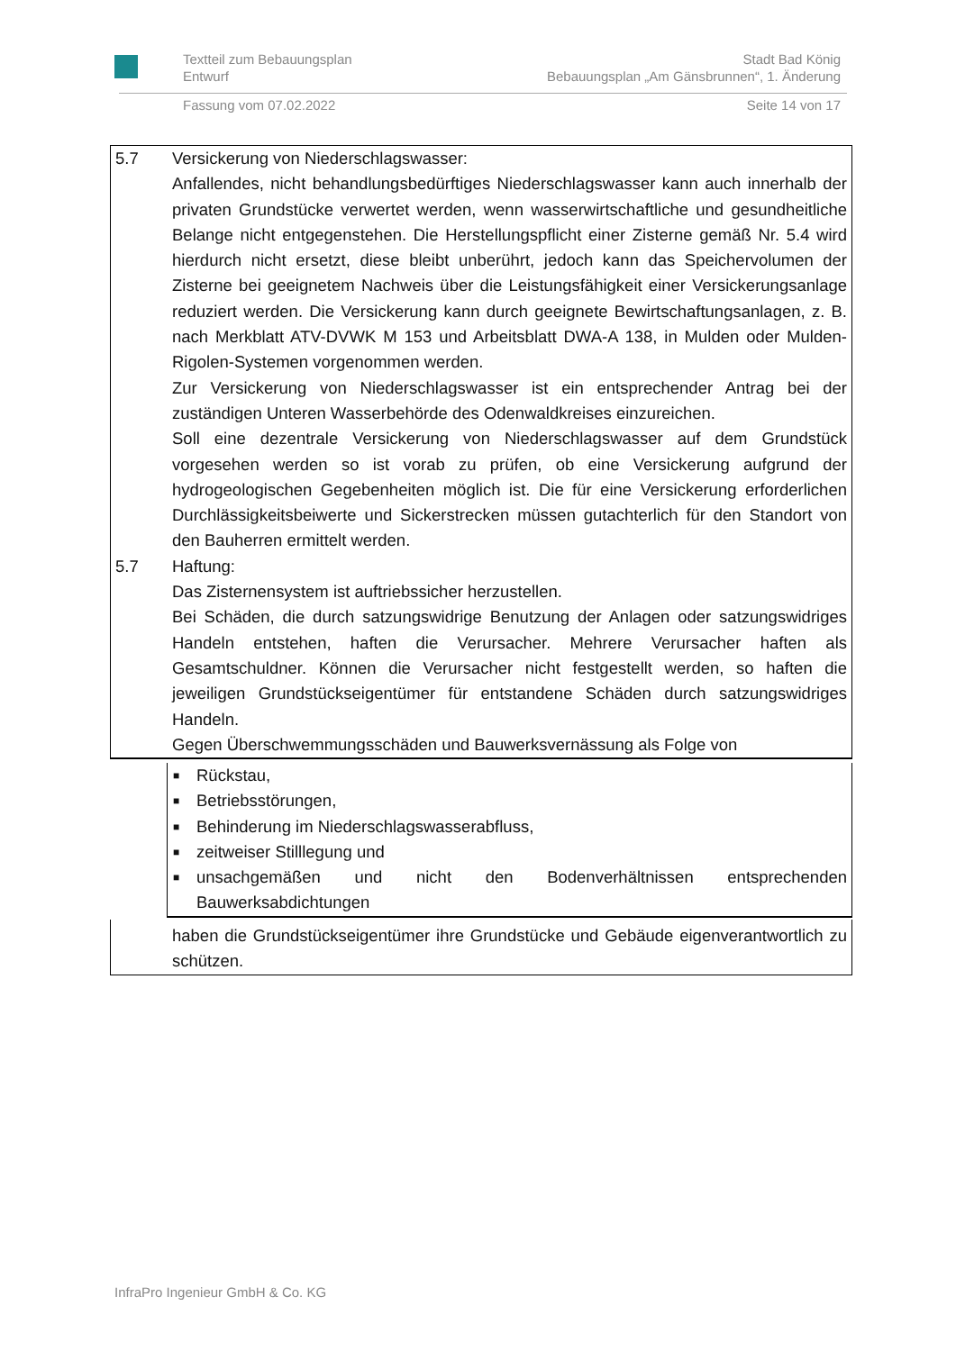Textteil zum Bebauungsplan
Entwurf
Stadt Bad König
Bebauungsplan „Am Gänsbrunnen“, 1. Änderung
Fassung vom 07.02.2022 Seite 14 von 17
5.7 Versickerung von Niederschlagswasser:
Anfallendes, nicht behandlungsbedürftiges Niederschlagswasser kann auch innerhalb der privaten Grundstücke verwertet werden, wenn wasserwirtschaftliche und gesundheitliche Belange nicht entgegenstehen. Die Herstellungspflicht einer Zisterne gemäß Nr. 5.4 wird hierdurch nicht ersetzt, diese bleibt unberührt, jedoch kann das Speichervolumen der Zisterne bei geeignetem Nachweis über die Leistungsfähigkeit einer Versickerungsanlage reduziert werden. Die Versickerung kann durch geeignete Bewirtschaftungsanlagen, z. B. nach Merkblatt ATV-DVWK M 153 und Arbeitsblatt DWA-A 138, in Mulden oder Mulden-Rigolen-Systemen vorgenommen werden.
Zur Versickerung von Niederschlagswasser ist ein entsprechender Antrag bei der zuständigen Unteren Wasserbehörde des Odenwaldkreises einzureichen.
Soll eine dezentrale Versickerung von Niederschlagswasser auf dem Grundstück vorgesehen werden so ist vorab zu prüfen, ob eine Versickerung aufgrund der hydrogeologischen Gegebenheiten möglich ist. Die für eine Versickerung erforderlichen Durchlässigkeitsbeiwerte und Sickerstrecken müssen gutachterlich für den Standort von den Bauherren ermittelt werden.
5.7 Haftung:
Das Zisternensystem ist auftriebssicher herzustellen.
Bei Schäden, die durch satzungswidrige Benutzung der Anlagen oder satzungswidriges Handeln entstehen, haften die Verursacher. Mehrere Verursacher haften als Gesamtschuldner. Können die Verursacher nicht festgestellt werden, so haften die jeweiligen Grundstückseigentümer für entstandene Schäden durch satzungswidriges Handeln.
Gegen Überschwemmungsschäden und Bauwerksvernässung als Folge von
■ Rückstau,
■ Betriebsstörungen,
■ Behinderung im Niederschlagswasserabfluss,
■ zeitweiser Stilllegung und
■ unsachgemäßen und nicht den Bodenverhältnissen entsprechenden Bauwerksabdichtungen
haben die Grundstückseigentümer ihre Grundstücke und Gebäude eigenverantwortlich zu schützen.
InfraPro Ingenieur GmbH & Co. KG